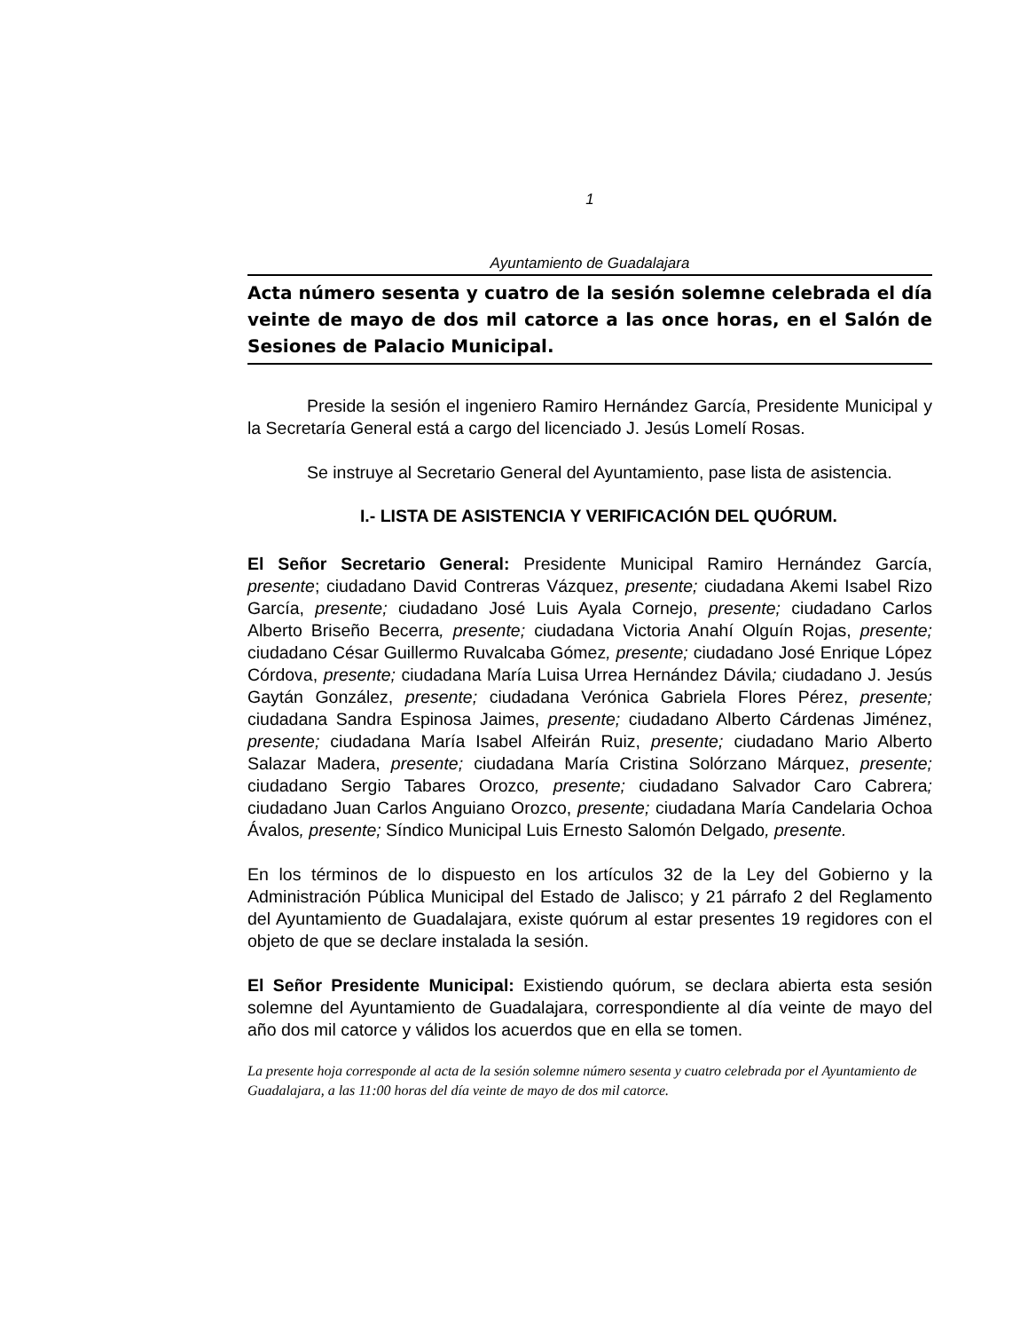1
Ayuntamiento de Guadalajara
Acta número sesenta y cuatro de la sesión solemne celebrada el día veinte de mayo de dos mil catorce a las once horas, en el Salón de Sesiones de Palacio Municipal.
Preside la sesión el ingeniero Ramiro Hernández García, Presidente Municipal y la Secretaría General está a cargo del licenciado J. Jesús Lomelí Rosas.
Se instruye al Secretario General del Ayuntamiento, pase lista de asistencia.
I.- LISTA DE ASISTENCIA Y VERIFICACIÓN DEL QUÓRUM.
El Señor Secretario General: Presidente Municipal Ramiro Hernández García, presente; ciudadano David Contreras Vázquez, presente; ciudadana Akemi Isabel Rizo García, presente; ciudadano José Luis Ayala Cornejo, presente; ciudadano Carlos Alberto Briseño Becerra, presente; ciudadana Victoria Anahí Olguín Rojas, presente; ciudadano César Guillermo Ruvalcaba Gómez, presente; ciudadano José Enrique López Córdova, presente; ciudadana María Luisa Urrea Hernández Dávila; ciudadano J. Jesús Gaytán González, presente; ciudadana Verónica Gabriela Flores Pérez, presente; ciudadana Sandra Espinosa Jaimes, presente; ciudadano Alberto Cárdenas Jiménez, presente; ciudadana María Isabel Alfeirán Ruiz, presente; ciudadano Mario Alberto Salazar Madera, presente; ciudadana María Cristina Solórzano Márquez, presente; ciudadano Sergio Tabares Orozco, presente; ciudadano Salvador Caro Cabrera; ciudadano Juan Carlos Anguiano Orozco, presente; ciudadana María Candelaria Ochoa Ávalos, presente; Síndico Municipal Luis Ernesto Salomón Delgado, presente.
En los términos de lo dispuesto en los artículos 32 de la Ley del Gobierno y la Administración Pública Municipal del Estado de Jalisco; y 21 párrafo 2 del Reglamento del Ayuntamiento de Guadalajara, existe quórum al estar presentes 19 regidores con el objeto de que se declare instalada la sesión.
El Señor Presidente Municipal: Existiendo quórum, se declara abierta esta sesión solemne del Ayuntamiento de Guadalajara, correspondiente al día veinte de mayo del año dos mil catorce y válidos los acuerdos que en ella se tomen.
La presente hoja corresponde al acta de la sesión solemne número sesenta y cuatro celebrada por el Ayuntamiento de Guadalajara, a las 11:00 horas del día veinte de mayo de dos mil catorce.